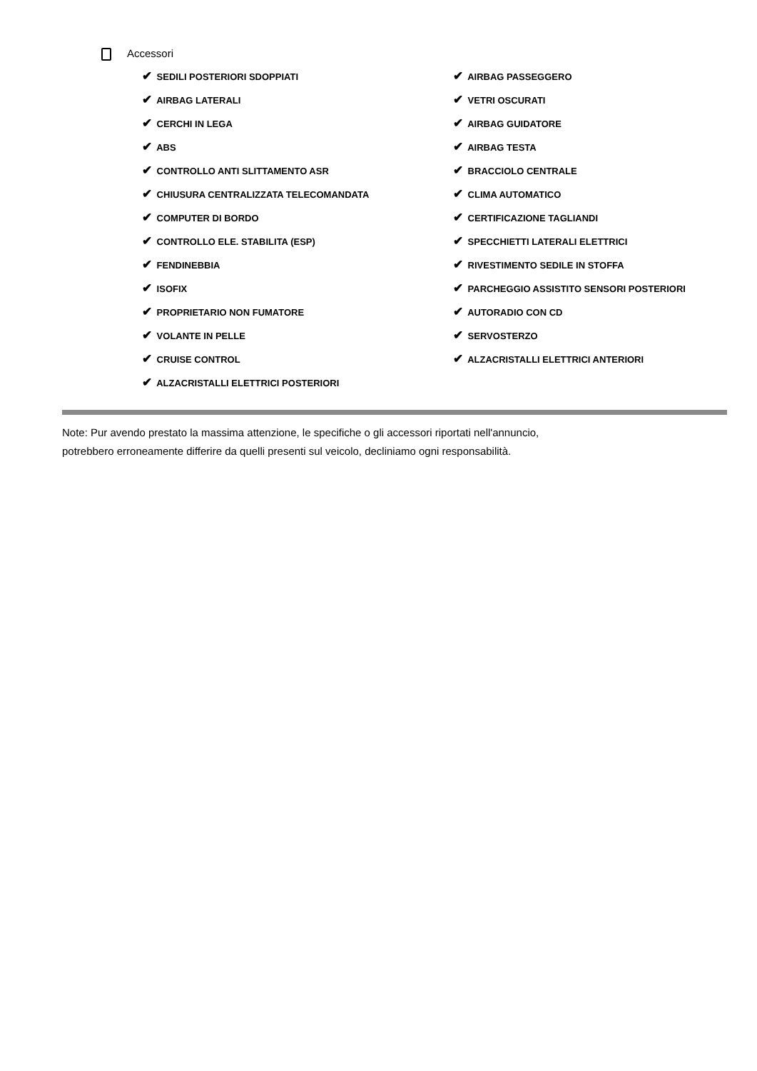Accessori
✔ SEDILI POSTERIORI SDOPPIATI
✔ AIRBAG LATERALI
✔ CERCHI IN LEGA
✔ ABS
✔ CONTROLLO ANTI SLITTAMENTO ASR
✔ CHIUSURA CENTRALIZZATA TELECOMANDATA
✔ COMPUTER DI BORDO
✔ CONTROLLO ELE. STABILITA (ESP)
✔ FENDINEBBIA
✔ ISOFIX
✔ PROPRIETARIO NON FUMATORE
✔ VOLANTE IN PELLE
✔ CRUISE CONTROL
✔ ALZACRISTALLI ELETTRICI POSTERIORI
✔ AIRBAG PASSEGGERO
✔ VETRI OSCURATI
✔ AIRBAG GUIDATORE
✔ AIRBAG TESTA
✔ BRACCIOLO CENTRALE
✔ CLIMA AUTOMATICO
✔ CERTIFICAZIONE TAGLIANDI
✔ SPECCHIETTI LATERALI ELETTRICI
✔ RIVESTIMENTO SEDILE IN STOFFA
✔ PARCHEGGIO ASSISTITO SENSORI POSTERIORI
✔ AUTORADIO CON CD
✔ SERVOSTERZO
✔ ALZACRISTALLI ELETTRICI ANTERIORI
Note: Pur avendo prestato la massima attenzione, le specifiche o gli accessori riportati nell'annuncio,
potrebbero erroneamente differire da quelli presenti sul veicolo, decliniamo ogni responsabilità.